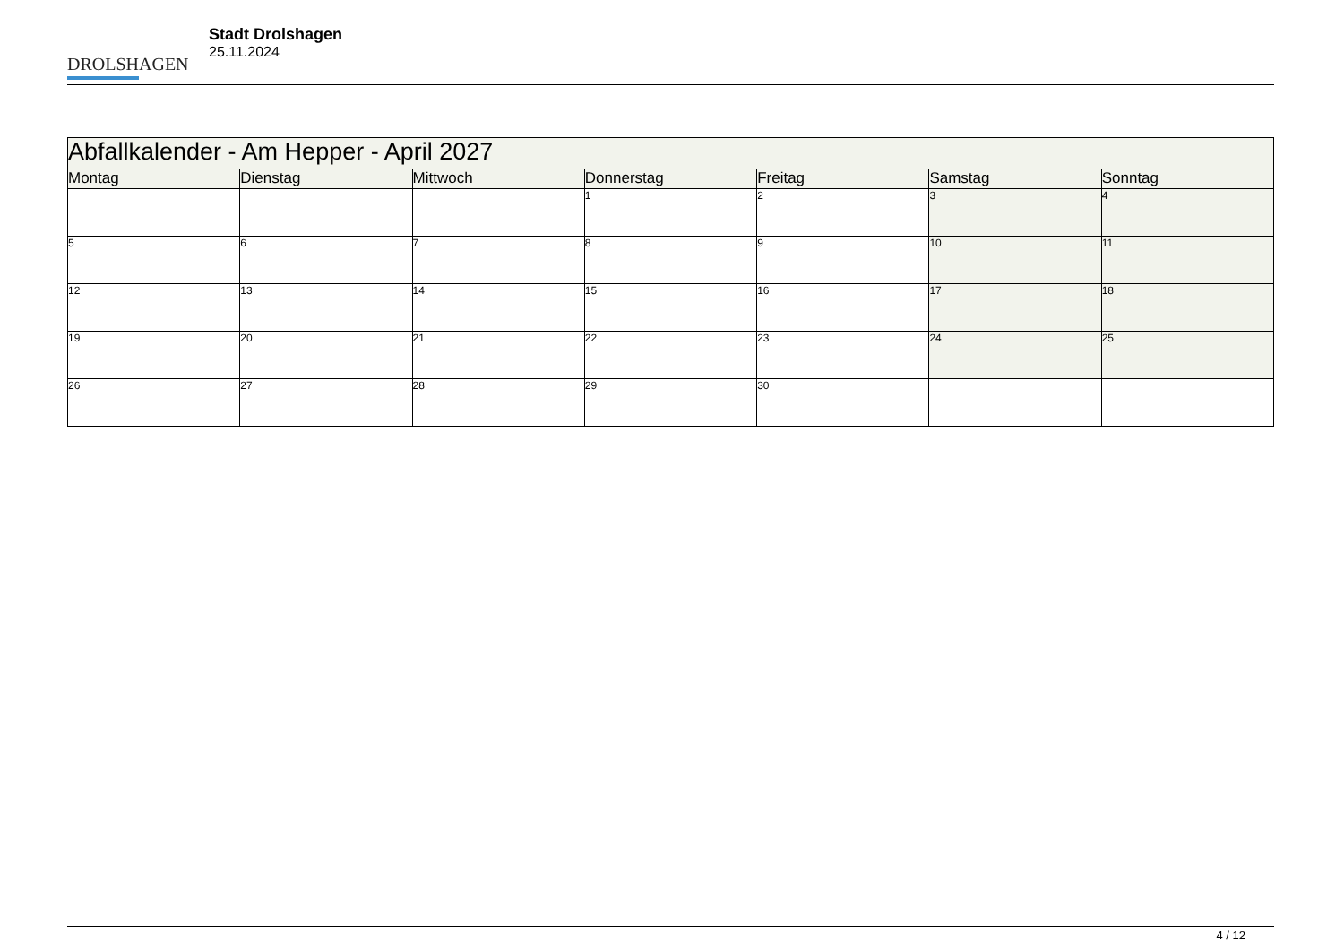DROLSHAGEN
Stadt Drolshagen
25.11.2024
| Abfallkalender - Am Hepper - April 2027 | | | | | | |
| Montag | Dienstag | Mittwoch | Donnerstag | Freitag | Samstag | Sonntag |
| | | | 1 | 2 | 3 | 4 |
| 5 | 6 | 7 | 8 | 9 | 10 | 11 |
| 12 | 13 | 14 | 15 | 16 | 17 | 18 |
| 19 | 20 | 21 | 22 | 23 | 24 | 25 |
| 26 | 27 | 28 | 29 | 30 | | |
4 / 12